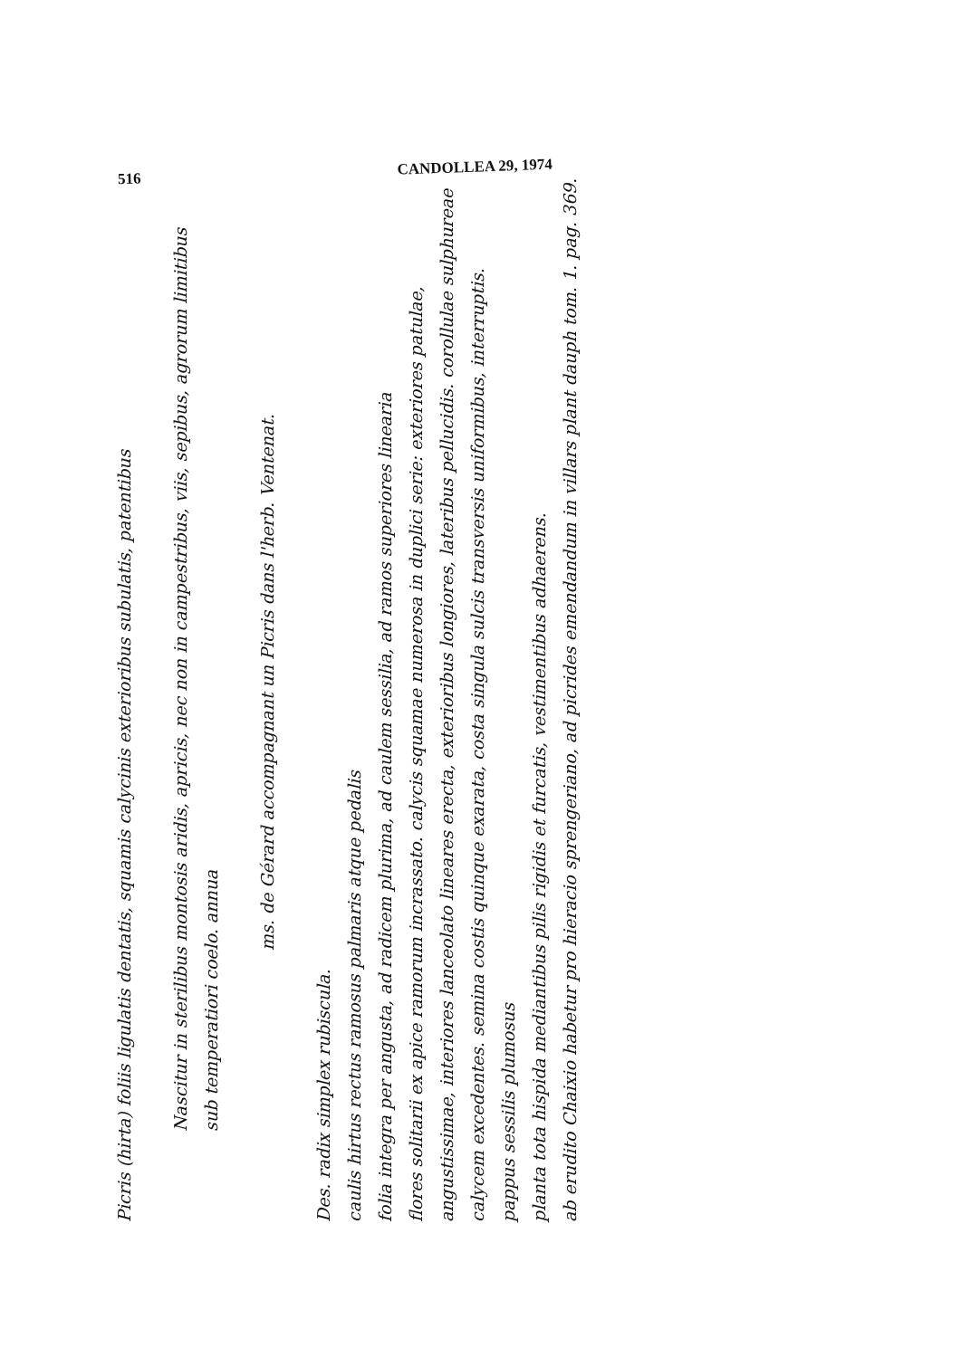516 CANDOLLEA 29, 1974
Picris (hirta) foliis ligulatis dentatis, squamis calycinis exterioribus subulatis, patentibus
Nascitur in sterilibus montosis aridis, apricis, nec non in campestribus, viis, sepibus, agrorum limitibus
sub temperatiori coelo. annua
ms. de Gérard accompagnant un Picris dans l'herb. Ventenat.
Des. radix simplex rubiscula.
caulis hirtus rectus ramosus palmaris atque pedalis
folia integra per angusta, ad radicem plurima, ad caulem sessilia, ad ramos superiores linearia
flores solitarii ex apice ramorum incrassato. calycis squamae numerosa in duplici serie: exteriores patulae,
angustissimae, interiores lanceolato lineares erecta, exterioribus longiores, lateribus pellucidis. corollulae sulphureae
calycem excedentes. semina costis quinque exarata, costa singula sulcis transversis uniformibus, interruptis.
pappus sessilis plumosus
planta tota hispida mediantibus pilis rigidis et furcatis, vestimentibus adhaerens.
ab erudito Chaixio habetur pro hieracio sprengeriano, ad picrides emendandum in villars plant dauph tom. 1. pag. 369.